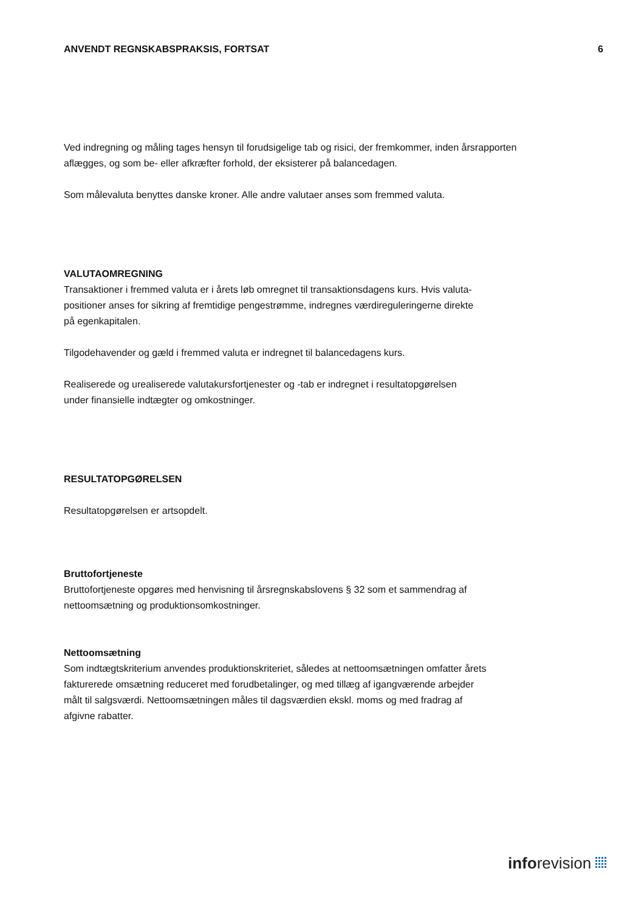ANVENDT REGNSKABSPRAKSIS, FORTSAT 6
Ved indregning og måling tages hensyn til forudsigelige tab og risici, der fremkommer, inden årsrapporten aflægges, og som be- eller afkræfter forhold, der eksisterer på balancedagen.
Som målevaluta benyttes danske kroner. Alle andre valutaer anses som fremmed valuta.
VALUTAOMREGNING
Transaktioner i fremmed valuta er i årets løb omregnet til transaktionsdagens kurs. Hvis valuta-
positioner anses for sikring af fremtidige pengestrømme, indregnes værdireguleringerne direkte
på egenkapitalen.
Tilgodehavender og gæld i fremmed valuta er indregnet til balancedagens kurs.
Realiserede og urealiserede valutakursfortjenester og -tab er indregnet i resultatopgørelsen
under finansielle indtægter og omkostninger.
RESULTATOPGØRELSEN
Resultatopgørelsen er artsopdelt.
Bruttofortjeneste
Bruttofortjeneste opgøres med henvisning til årsregnskabslovens § 32 som et sammendrag af
nettoomsætning og produktionsomkostninger.
Nettoomsætning
Som indtægtskriterium anvendes produktionskriteriet, således at nettoomsætningen omfatter årets
fakturerede omsætning reduceret med forudbetalinger, og med tillæg af igangværende arbejder
målt til salgsværdi. Nettoomsætningen måles til dagsværdien ekskl. moms og med fradrag af
afgivne rabatter.
inforevision